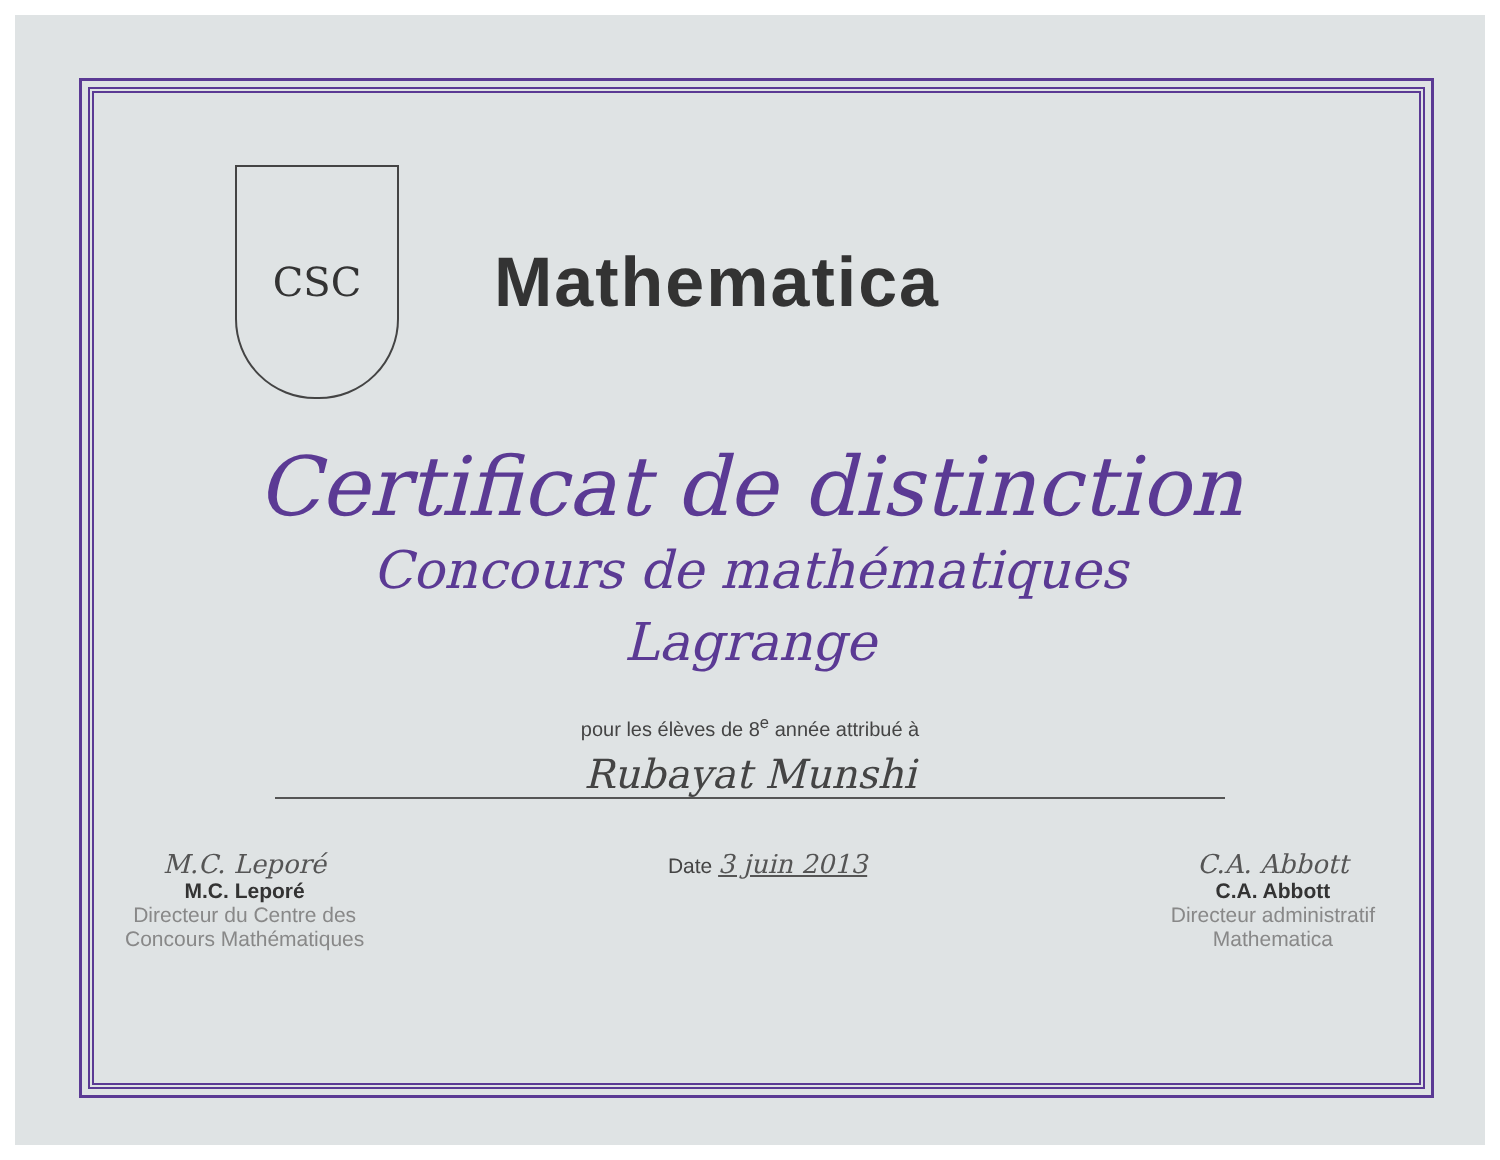CSC
Mathematica
Certificat de distinction
Concours de mathématiques
Lagrange
pour les élèves de 8<sup>e</sup> année attribué à
Rubayat Munshi
M.C. Leporé
M.C. Leporé
Directeur du Centre des
Concours Mathématiques
Date 3 juin 2013 C.A. Abbott
C.A. Abbott
Directeur administratif
Mathematica